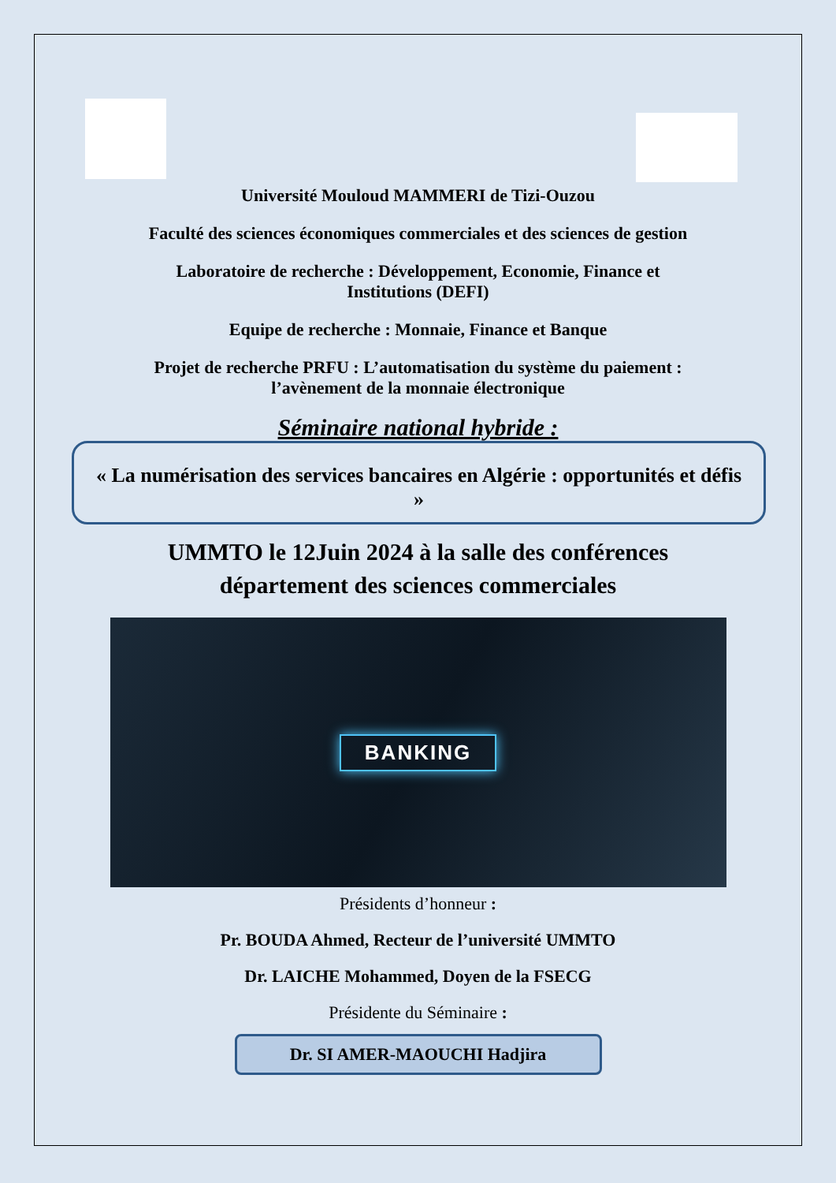Université Mouloud MAMMERI de Tizi-Ouzou
Faculté des sciences économiques commerciales et des sciences de gestion
Laboratoire de recherche : Développement, Economie, Finance et
Institutions (DEFI)
Equipe de recherche : Monnaie, Finance et Banque
Projet de recherche PRFU : L’automatisation du système du paiement :
l’avènement de la monnaie électronique
Séminaire national hybride :
« La numérisation des services bancaires en Algérie : opportunités et défis »
UMMTO le 12Juin 2024 à la salle des conférences
département des sciences commerciales
BANKING
Présidents d’honneur :
Pr. BOUDA Ahmed, Recteur de l’université UMMTO
Dr. LAICHE Mohammed, Doyen de la FSECG
Présidente du Séminaire :
Dr. SI AMER-MAOUCHI Hadjira